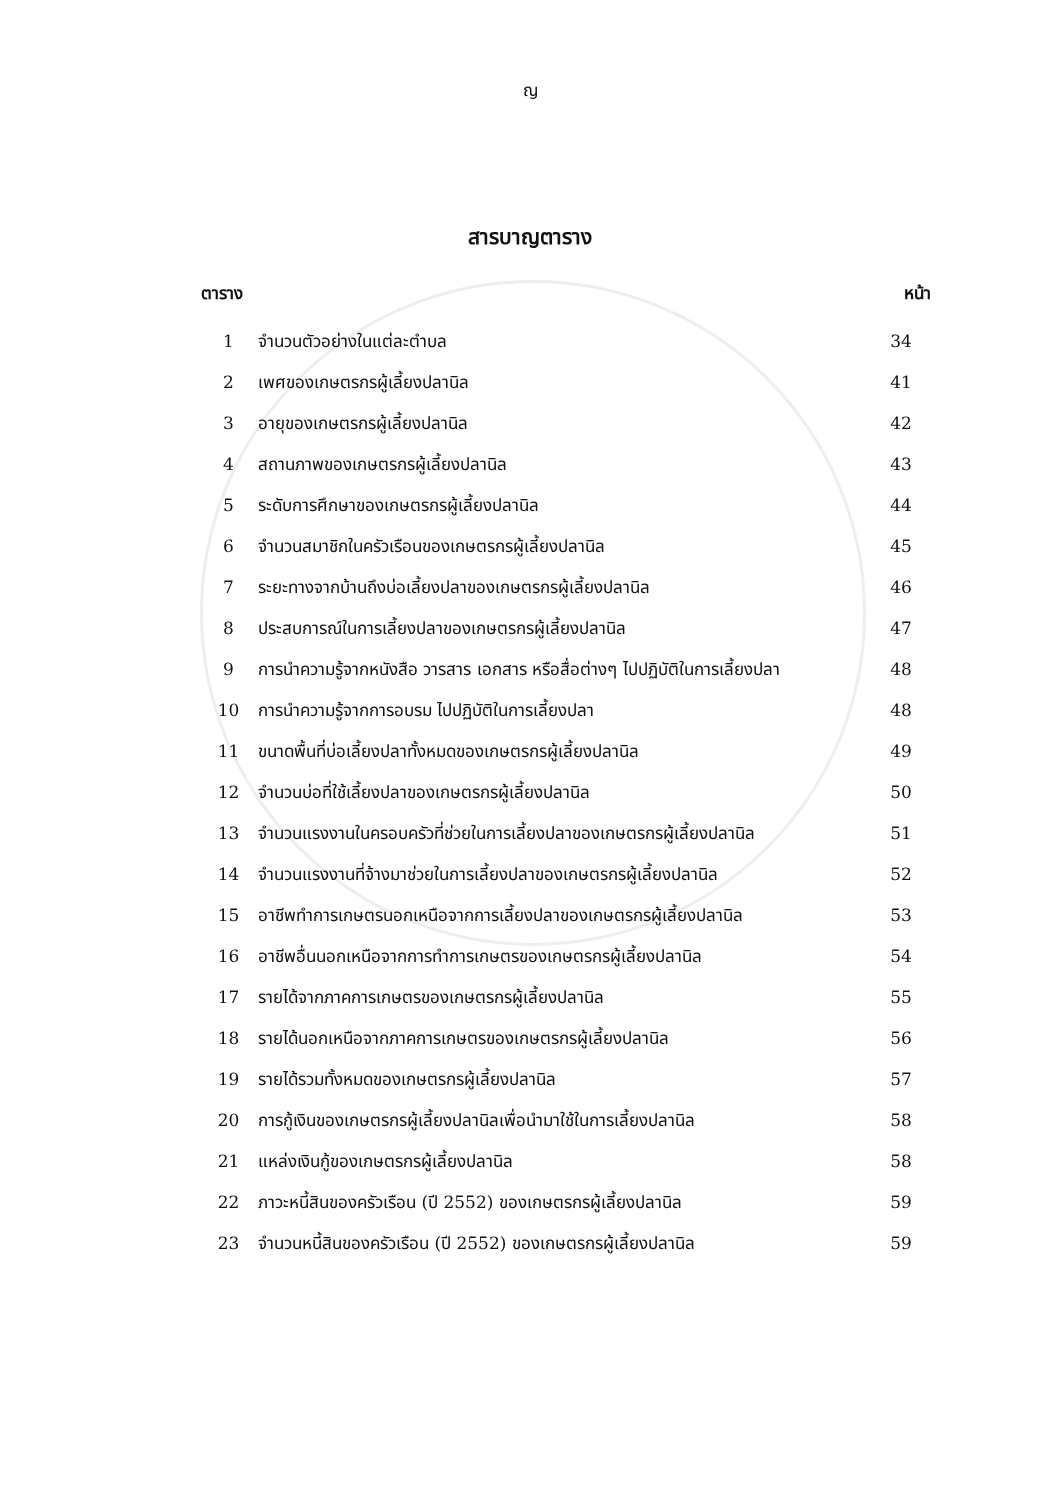ญ
สารบาญตาราง
| ตาราง | | หน้า |
| --- | --- | --- |
| 1 | จำนวนตัวอย่างในแต่ละตำบล | 34 |
| 2 | เพศของเกษตรกรผู้เลี้ยงปลานิล | 41 |
| 3 | อายุของเกษตรกรผู้เลี้ยงปลานิล | 42 |
| 4 | สถานภาพของเกษตรกรผู้เลี้ยงปลานิล | 43 |
| 5 | ระดับการศึกษาของเกษตรกรผู้เลี้ยงปลานิล | 44 |
| 6 | จำนวนสมาชิกในครัวเรือนของเกษตรกรผู้เลี้ยงปลานิล | 45 |
| 7 | ระยะทางจากบ้านถึงบ่อเลี้ยงปลาของเกษตรกรผู้เลี้ยงปลานิล | 46 |
| 8 | ประสบการณ์ในการเลี้ยงปลาของเกษตรกรผู้เลี้ยงปลานิล | 47 |
| 9 | การนำความรู้จากหนังสือ วารสาร เอกสาร หรือสื่อต่างๆ ไปปฏิบัติในการเลี้ยงปลา | 48 |
| 10 | การนำความรู้จากการอบรม ไปปฏิบัติในการเลี้ยงปลา | 48 |
| 11 | ขนาดพื้นที่บ่อเลี้ยงปลาทั้งหมดของเกษตรกรผู้เลี้ยงปลานิล | 49 |
| 12 | จำนวนบ่อที่ใช้เลี้ยงปลาของเกษตรกรผู้เลี้ยงปลานิล | 50 |
| 13 | จำนวนแรงงานในครอบครัวที่ช่วยในการเลี้ยงปลาของเกษตรกรผู้เลี้ยงปลานิล | 51 |
| 14 | จำนวนแรงงานที่จ้างมาช่วยในการเลี้ยงปลาของเกษตรกรผู้เลี้ยงปลานิล | 52 |
| 15 | อาชีพทำการเกษตรนอกเหนือจากการเลี้ยงปลาของเกษตรกรผู้เลี้ยงปลานิล | 53 |
| 16 | อาชีพอื่นนอกเหนือจากการทำการเกษตรของเกษตรกรผู้เลี้ยงปลานิล | 54 |
| 17 | รายได้จากภาคการเกษตรของเกษตรกรผู้เลี้ยงปลานิล | 55 |
| 18 | รายได้นอกเหนือจากภาคการเกษตรของเกษตรกรผู้เลี้ยงปลานิล | 56 |
| 19 | รายได้รวมทั้งหมดของเกษตรกรผู้เลี้ยงปลานิล | 57 |
| 20 | การกู้เงินของเกษตรกรผู้เลี้ยงปลานิลเพื่อนำมาใช้ในการเลี้ยงปลานิล | 58 |
| 21 | แหล่งเงินกู้ของเกษตรกรผู้เลี้ยงปลานิล | 58 |
| 22 | ภาวะหนี้สินของครัวเรือน (ปี 2552) ของเกษตรกรผู้เลี้ยงปลานิล | 59 |
| 23 | จำนวนหนี้สินของครัวเรือน (ปี 2552) ของเกษตรกรผู้เลี้ยงปลานิล | 59 |